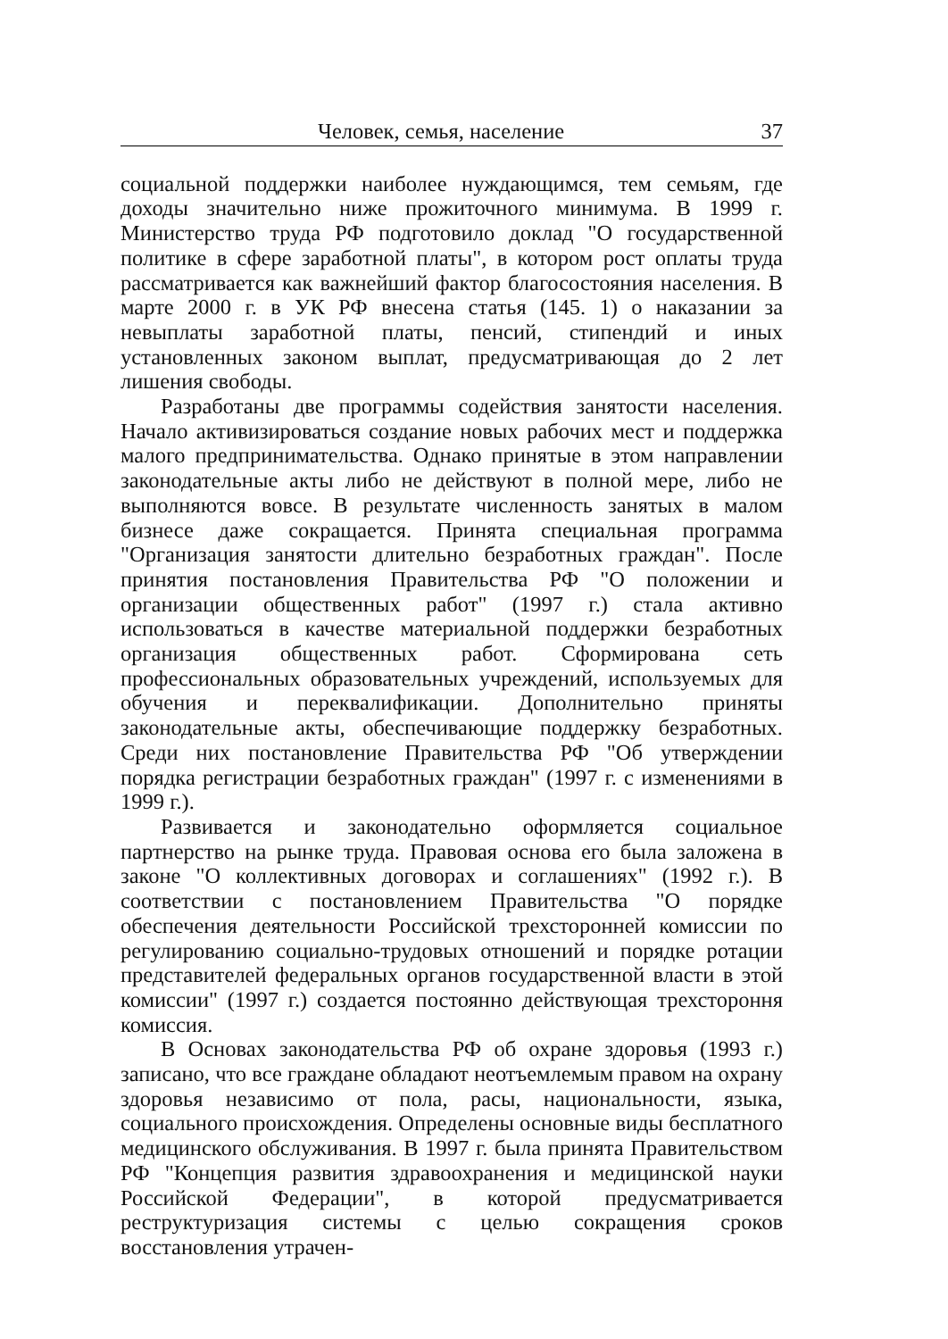Человек, семья, население 37
социальной поддержки наиболее нуждающимся, тем семьям, где доходы значительно ниже прожиточного минимума. В 1999 г. Министерство труда РФ подготовило доклад "О государственной политике в сфере заработной платы", в котором рост оплаты труда рассматривается как важнейший фактор благосостояния населения. В марте 2000 г. в УК РФ внесена статья (145. 1) о наказании за невыплаты заработной платы, пенсий, стипендий и иных установленных законом выплат, предусматривающая до 2 лет лишения свободы.
Разработаны две программы содействия занятости населения. Начало активизироваться создание новых рабочих мест и поддержка малого предпринимательства. Однако принятые в этом направлении законодательные акты либо не действуют в полной мере, либо не выполняются вовсе. В результате численность занятых в малом бизнесе даже сокращается. Принята специальная программа "Организация занятости длительно безработных граждан". После принятия постановления Правительства РФ "О положении и организации общественных работ" (1997 г.) стала активно использоваться в качестве материальной поддержки безработных организация общественных работ. Сформирована сеть профессиональных образовательных учреждений, используемых для обучения и переквалификации. Дополнительно приняты законодательные акты, обеспечивающие поддержку безработных. Среди них постановление Правительства РФ "Об утверждении порядка регистрации безработных граждан" (1997 г. с изменениями в 1999 г.).
Развивается и законодательно оформляется социальное партнерство на рынке труда. Правовая основа его была заложена в законе "О коллективных договорах и соглашениях" (1992 г.). В соответствии с постановлением Правительства "О порядке обеспечения деятельности Российской трехсторонней комиссии по регулированию социально-трудовых отношений и порядке ротации представителей федеральных органов государственной власти в этой комиссии" (1997 г.) создается постоянно действующая трехстороння комиссия.
В Основах законодательства РФ об охране здоровья (1993 г.) записано, что все граждане обладают неотъемлемым правом на охрану здоровья независимо от пола, расы, национальности, языка, социального происхождения. Определены основные виды бесплатного медицинского обслуживания. В 1997 г. была принята Правительством РФ "Концепция развития здравоохранения и медицинской науки Российской Федерации", в которой предусматривается реструктуризация системы с целью сокращения сроков восстановления утрачен-